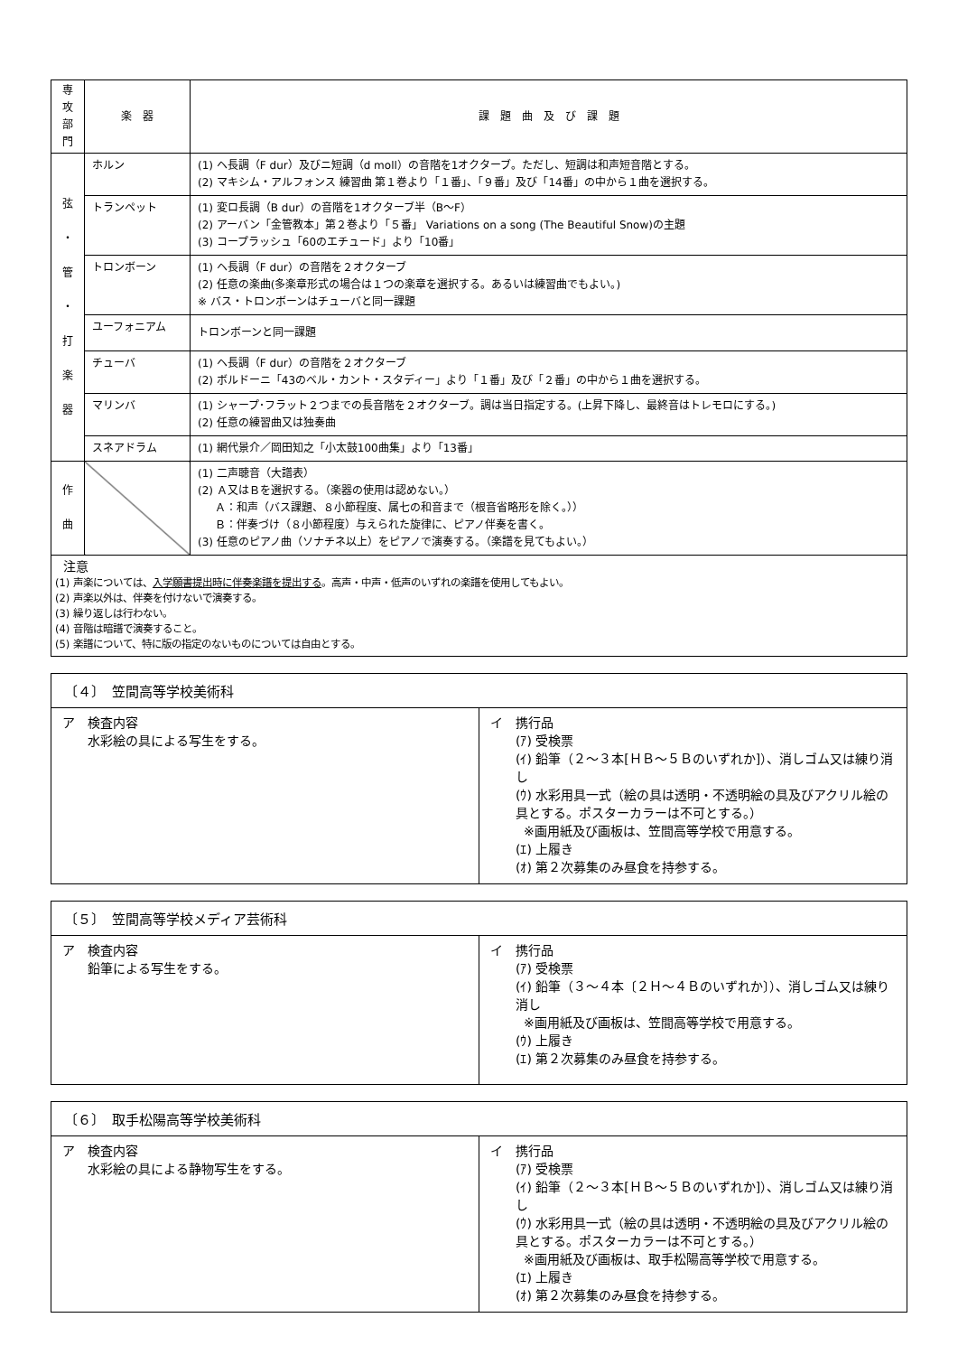| 専 攻 部 門 | 楽 器 | 課 題 曲 及 び 課 題 |
| --- | --- | --- |
| 弦 ・ 管 ・ 打 楽 器 | ホルン | (1) ヘ長調（F dur）及びニ短調（d moll）の音階を1オクターブ。ただし、短調は和声短音階とする。 (2) マキシム・アルフォンス 練習曲 第１巻より「１番」、「９番」及び「14番」の中から１曲を選択する。 |
| | トランペット | (1) 変ロ長調（B dur）の音階を1オクターブ半（B～F） (2) アーバン「金管教本」第２巻より「５番」 Variations on a song (The Beautiful Snow)の主題 (3) コープラッシュ「60のエチュード」より「10番」 |
| | トロンボーン | (1) ヘ長調（F dur）の音階を２オクターブ (2) 任意の楽曲(多楽章形式の場合は１つの楽章を選択する。あるいは練習曲でもよい。) ※ バス・トロンボーンはチューバと同一課題 |
| | ユーフォニアム | トロンボーンと同一課題 |
| | チューバ | (1) ヘ長調（F dur）の音階を２オクターブ (2) ボルドーニ「43のベル・カント・スタディー」より「１番」及び「２番」の中から１曲を選択する。 |
| | マリンバ | (1) シャープ･フラット２つまでの長音階を２オクターブ。調は当日指定する。(上昇下降し、最終音はトレモロにする。) (2) 任意の練習曲又は独奏曲 |
| | スネアドラム | (1) 網代景介／岡田知之「小太鼓100曲集」より「13番」 |
| 作 曲 | | (1) 二声聴音（大譜表） (2) Ａ又はＢを選択する。（楽器の使用は認めない。） Ａ：和声（バス課題、８小節程度、属七の和音まで（根音省略形を除く。）） Ｂ：伴奏づけ（８小節程度）与えられた旋律に、ピアノ伴奏を書く。 (3) 任意のピアノ曲（ソナチネ以上）をピアノで演奏する。（楽譜を見てもよい。） |
| 注意 (1) 声楽については、 入学願書提出時に伴奏楽譜を提出する 。高声・中声・低声のいずれの楽譜を使用してもよい。 (2) 声楽以外は、伴奏を付けないで演奏する。 (3) 繰り返しは行わない。 (4) 音階は暗譜で演奏すること。 (5) 楽譜について、特に版の指定のないものについては自由とする。 | | |
〔４〕　笠間高等学校美術科
ア　検査内容
水彩絵の具による写生をする。
イ　携行品
(ｱ) 受検票
(ｲ) 鉛筆（２～３本[ＨＢ～５Ｂのいずれか]）、消しゴム又は練り消し
(ｳ) 水彩用具一式（絵の具は透明・不透明絵の具及びアクリル絵の具とする。ポスターカラーは不可とする。）
※画用紙及び画板は、笠間高等学校で用意する。
(ｴ) 上履き
(ｵ) 第２次募集のみ昼食を持参する。
〔５〕　笠間高等学校メディア芸術科
ア　検査内容
鉛筆による写生をする。
イ　携行品
(ｱ) 受検票
(ｲ) 鉛筆（３～４本〔２Ｈ～４Ｂのいずれか〕）、消しゴム又は練り消し
※画用紙及び画板は、笠間高等学校で用意する。
(ｳ) 上履き
(ｴ) 第２次募集のみ昼食を持参する。
〔６〕　取手松陽高等学校美術科
ア　検査内容
水彩絵の具による静物写生をする。
イ　携行品
(ｱ) 受検票
(ｲ) 鉛筆（２～３本[ＨＢ～５Ｂのいずれか]）、消しゴム又は練り消し
(ｳ) 水彩用具一式（絵の具は透明・不透明絵の具及びアクリル絵の具とする。ポスターカラーは不可とする。）
※画用紙及び画板は、取手松陽高等学校で用意する。
(ｴ) 上履き
(ｵ) 第２次募集のみ昼食を持参する。